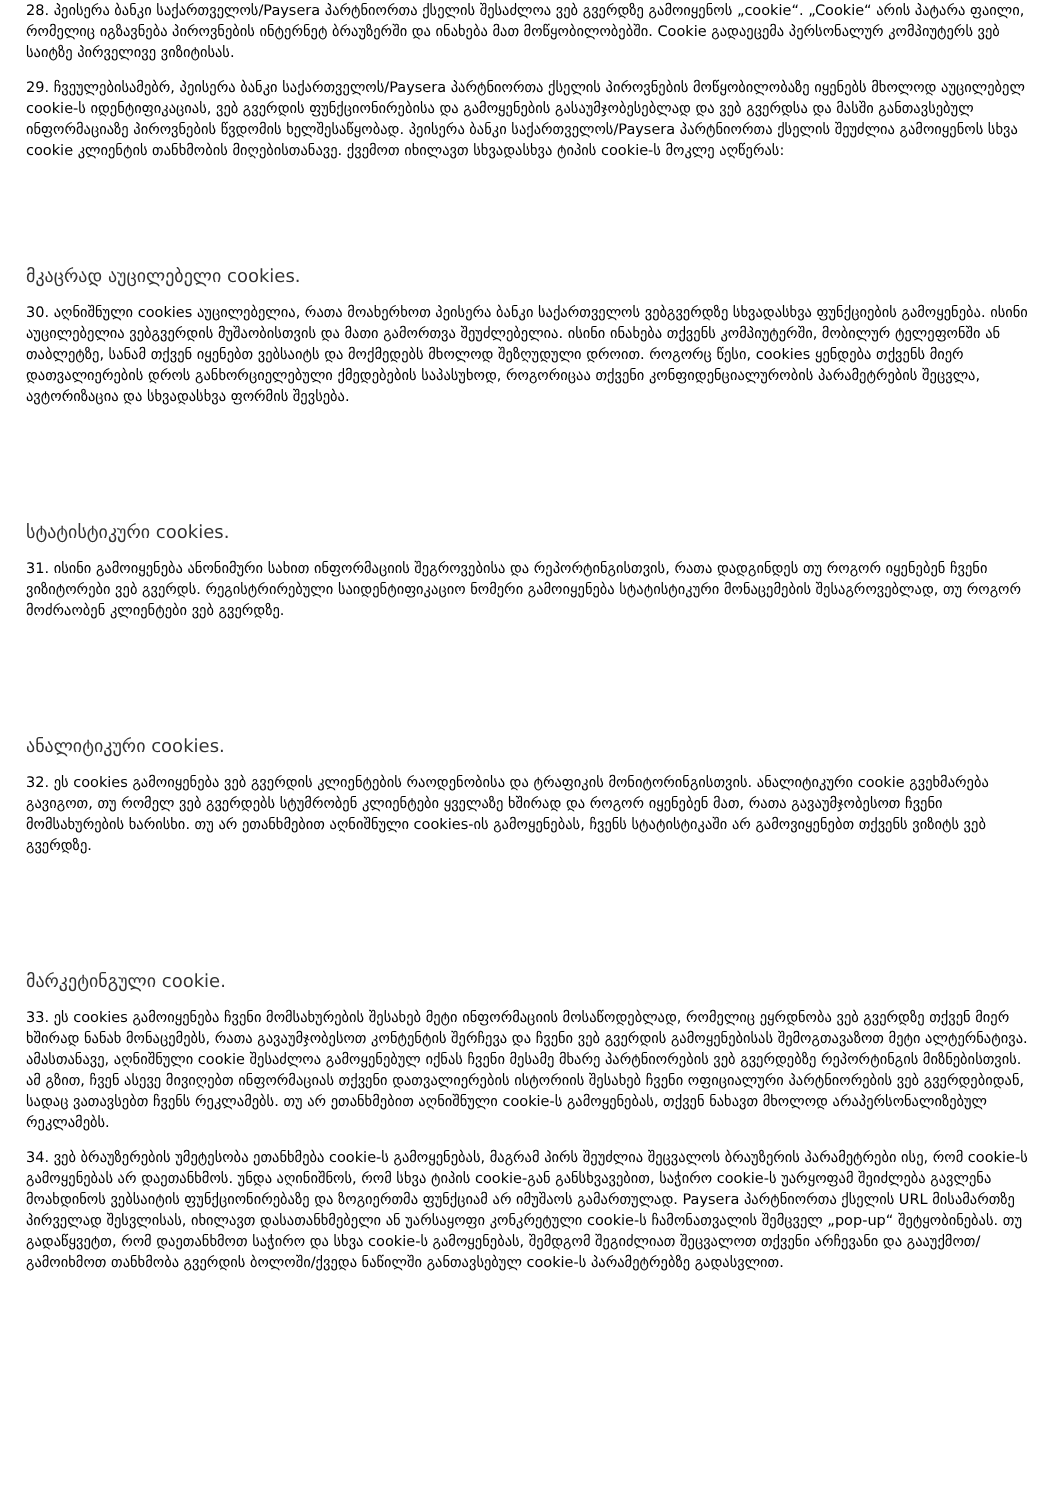28. პეისერა ბანკი საქართველოს/Paysera პარტნიორთა ქსელის შესაძლოა ვებ გვერდზე გამოიყენოს „cookie“. „Cookie“ არის პატარა ფაილი, რომელიც იგზავნება პიროვნების ინტერნეტ ბრაუზერში და ინახება მათ მოწყობილობებში. Cookie გადაეცემა პერსონალურ კომპიუტერს ვებ საიტზე პირველივე ვიზიტისას.
29. ჩვეულებისამებრ, პეისერა ბანკი საქართველოს/Paysera პარტნიორთა ქსელის პიროვნების მოწყობილობაზე იყენებს მხოლოდ აუცილებელ cookie-ს იდენტიფიკაციას, ვებ გვერდის ფუნქციონირებისა და გამოყენების გასაუმჯობესებლად და ვებ გვერდსა და მასში განთავსებულ ინფორმაციაზე პიროვნების წვდომის ხელშესაწყობად. პეისერა ბანკი საქართველოს/Paysera პარტნიორთა ქსელის შეუძლია გამოიყენოს სხვა cookie კლიენტის თანხმობის მიღებისთანავე. ქვემოთ იხილავთ სხვადასხვა ტიპის cookie-ს მოკლე აღწერას:
მკაცრად აუცილებელი cookies.
30. აღნიშნული cookies აუცილებელია, რათა მოახერხოთ პეისერა ბანკი საქართველოს ვებგვერდზე სხვადასხვა ფუნქციების გამოყენება. ისინი აუცილებელია ვებგვერდის მუშაობისთვის და მათი გამორთვა შეუძლებელია. ისინი ინახება თქვენს კომპიუტერში, მობილურ ტელეფონში ან თაბლეტზე, სანამ თქვენ იყენებთ ვებსაიტს და მოქმედებს მხოლოდ შეზღუდული დროით. როგორც წესი, cookies ყენდება თქვენს მიერ დათვალიერების დროს განხორციელებული ქმედებების საპასუხოდ, როგორიცაა თქვენი კონფიდენციალურობის პარამეტრების შეცვლა, ავტორიზაცია და სხვადასხვა ფორმის შევსება.
სტატისტიკური cookies.
31. ისინი გამოიყენება ანონიმური სახით ინფორმაციის შეგროვებისა და რეპორტინგისთვის, რათა დადგინდეს თუ როგორ იყენებენ ჩვენი ვიზიტორები ვებ გვერდს. რეგისტრირებული საიდენტიფიკაციო ნომერი გამოიყენება სტატისტიკური მონაცემების შესაგროვებლად, თუ როგორ მოძრაობენ კლიენტები ვებ გვერდზე.
ანალიტიკური cookies.
32. ეს cookies გამოიყენება ვებ გვერდის კლიენტების რაოდენობისა და ტრაფიკის მონიტორინგისთვის. ანალიტიკური cookie გვეხმარება გავიგოთ, თუ რომელ ვებ გვერდებს სტუმრობენ კლიენტები ყველაზე ხშირად და როგორ იყენებენ მათ, რათა გავაუმჯობესოთ ჩვენი მომსახურების ხარისხი. თუ არ ეთანხმებით აღნიშნული cookies-ის გამოყენებას, ჩვენს სტატისტიკაში არ გამოვიყენებთ თქვენს ვიზიტს ვებ გვერდზე.
მარკეტინგული cookie.
33. ეს cookies გამოიყენება ჩვენი მომსახურების შესახებ მეტი ინფორმაციის მოსაწოდებლად, რომელიც ეყრდნობა ვებ გვერდზე თქვენ მიერ ხშირად ნანახ მონაცემებს, რათა გავაუმჯობესოთ კონტენტის შერჩევა და ჩვენი ვებ გვერდის გამოყენებისას შემოგთავაზოთ მეტი ალტერნატივა. ამასთანავე, აღნიშნული cookie შესაძლოა გამოყენებულ იქნას ჩვენი მესამე მხარე პარტნიორების ვებ გვერდებზე რეპორტინგის მიზნებისთვის. ამ გზით, ჩვენ ასევე მივიღებთ ინფორმაციას თქვენი დათვალიერების ისტორიის შესახებ ჩვენი ოფიციალური პარტნიორების ვებ გვერდებიდან, სადაც ვათავსებთ ჩვენს რეკლამებს. თუ არ ეთანხმებით აღნიშნული cookie-ს გამოყენებას, თქვენ ნახავთ მხოლოდ არაპერსონალიზებულ რეკლამებს.
34. ვებ ბრაუზერების უმეტესობა ეთანხმება cookie-ს გამოყენებას, მაგრამ პირს შეუძლია შეცვალოს ბრაუზერის პარამეტრები ისე, რომ cookie-ს გამოყენებას არ დაეთანხმოს. უნდა აღინიშნოს, რომ სხვა ტიპის cookie-გან განსხვავებით, საჭირო cookie-ს უარყოფამ შეიძლება გავლენა მოახდინოს ვებსაიტის ფუნქციონირებაზე და ზოგიერთმა ფუნქციამ არ იმუშაოს გამართულად. Paysera პარტნიორთა ქსელის URL მისამართზე პირველად შესვლისას, იხილავთ დასათანხმებელი ან უარსაყოფი კონკრეტული cookie-ს ჩამონათვალის შემცველ „pop-up“ შეტყობინებას. თუ გადაწყვეტთ, რომ დაეთანხმოთ საჭირო და სხვა cookie-ს გამოყენებას, შემდგომ შეგიძლიათ შეცვალოთ თქვენი არჩევანი და გააუქმოთ/გამოიხმოთ თანხმობა გვერდის ბოლოში/ქვედა ნაწილში განთავსებულ cookie-ს პარამეტრებზე გადასვლით.